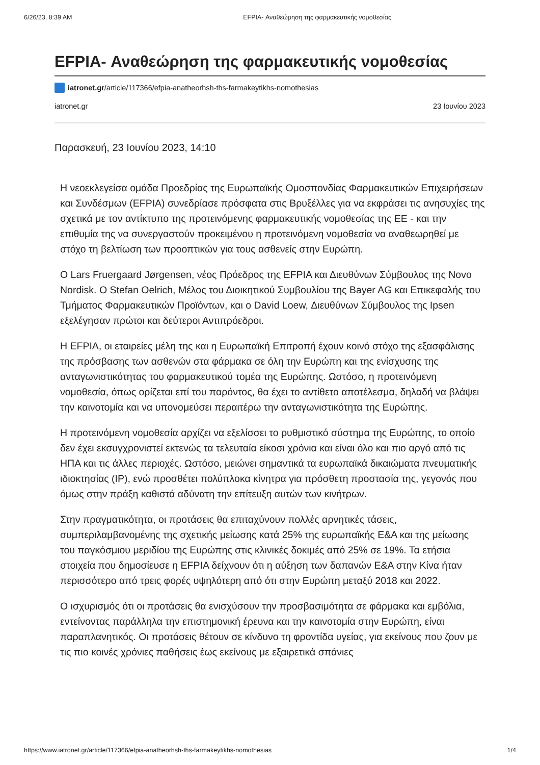6/26/23, 8:39 AM EFPIA- Αναθεώρηση της φαρμακευτικής νομοθεσίας
EFPIA- Αναθεώρηση της φαρμακευτικής νομοθεσίας
iatronet.gr/article/117366/efpia-anatheorhsh-ths-farmakeytikhs-nomothesias
iatronet.gr 23 Ιουνίου 2023
Παρασκευή, 23 Ιουνίου 2023, 14:10
Η νεοεκλεγείσα ομάδα Προεδρίας της Ευρωπαϊκής Ομοσπονδίας Φαρμακευτικών Επιχειρήσεων και Συνδέσμων (EFPIA) συνεδρίασε πρόσφατα στις Βρυξέλλες για να εκφράσει τις ανησυχίες της σχετικά με τον αντίκτυπο της προτεινόμενης φαρμακευτικής νομοθεσίας της ΕΕ - και την επιθυμία της να συνεργαστούν προκειμένου η προτεινόμενη νομοθεσία να αναθεωρηθεί με στόχο τη βελτίωση των προοπτικών για τους ασθενείς στην Ευρώπη.
Ο Lars Fruergaard Jørgensen, νέος Πρόεδρος της EFPIA και Διευθύνων Σύμβουλος της Novo Nordisk. Ο Stefan Oelrich, Μέλος του Διοικητικού Συμβουλίου της Bayer AG και Επικεφαλής του Τμήματος Φαρμακευτικών Προϊόντων, και ο David Loew, Διευθύνων Σύμβουλος της Ipsen εξελέγησαν πρώτοι και δεύτεροι Αντιπρόεδροι.
Η EFPIA, οι εταιρείες μέλη της και η Ευρωπαϊκή Επιτροπή έχουν κοινό στόχο της εξασφάλισης της πρόσβασης των ασθενών στα φάρμακα σε όλη την Ευρώπη και της ενίσχυσης της ανταγωνιστικότητας του φαρμακευτικού τομέα της Ευρώπης. Ωστόσο, η προτεινόμενη νομοθεσία, όπως ορίζεται επί του παρόντος, θα έχει το αντίθετο αποτέλεσμα, δηλαδή να βλάψει την καινοτομία και να υπονομεύσει περαιτέρω την ανταγωνιστικότητα της Ευρώπης.
Η προτεινόμενη νομοθεσία αρχίζει να εξελίσσει το ρυθμιστικό σύστημα της Ευρώπης, το οποίο δεν έχει εκσυγχρονιστεί εκτενώς τα τελευταία είκοσι χρόνια και είναι όλο και πιο αργό από τις ΗΠΑ και τις άλλες περιοχές. Ωστόσο, μειώνει σημαντικά τα ευρωπαϊκά δικαιώματα πνευματικής ιδιοκτησίας (IP), ενώ προσθέτει πολύπλοκα κίνητρα για πρόσθετη προστασία της, γεγονός που όμως στην πράξη καθιστά αδύνατη την επίτευξη αυτών των κινήτρων.
Στην πραγματικότητα, οι προτάσεις θα επιταχύνουν πολλές αρνητικές τάσεις, συμπεριλαμβανομένης της σχετικής μείωσης κατά 25% της ευρωπαϊκής Ε&Α και της μείωσης του παγκόσμιου μεριδίου της Ευρώπης στις κλινικές δοκιμές από 25% σε 19%. Τα ετήσια στοιχεία που δημοσίευσε η EFPIA δείχνουν ότι η αύξηση των δαπανών Ε&Α στην Κίνα ήταν περισσότερο από τρεις φορές υψηλότερη από ότι στην Ευρώπη μεταξύ 2018 και 2022.
Ο ισχυρισμός ότι οι προτάσεις θα ενισχύσουν την προσβασιμότητα σε φάρμακα και εμβόλια, εντείνοντας παράλληλα την επιστημονική έρευνα και την καινοτομία στην Ευρώπη, είναι παραπλανητικός. Οι προτάσεις θέτουν σε κίνδυνο τη φροντίδα υγείας, για εκείνους που ζουν με τις πιο κοινές χρόνιες παθήσεις έως εκείνους με εξαιρετικά σπάνιες
https://www.iatronet.gr/article/117366/efpia-anatheorhsh-ths-farmakeytikhs-nomothesias 1/4